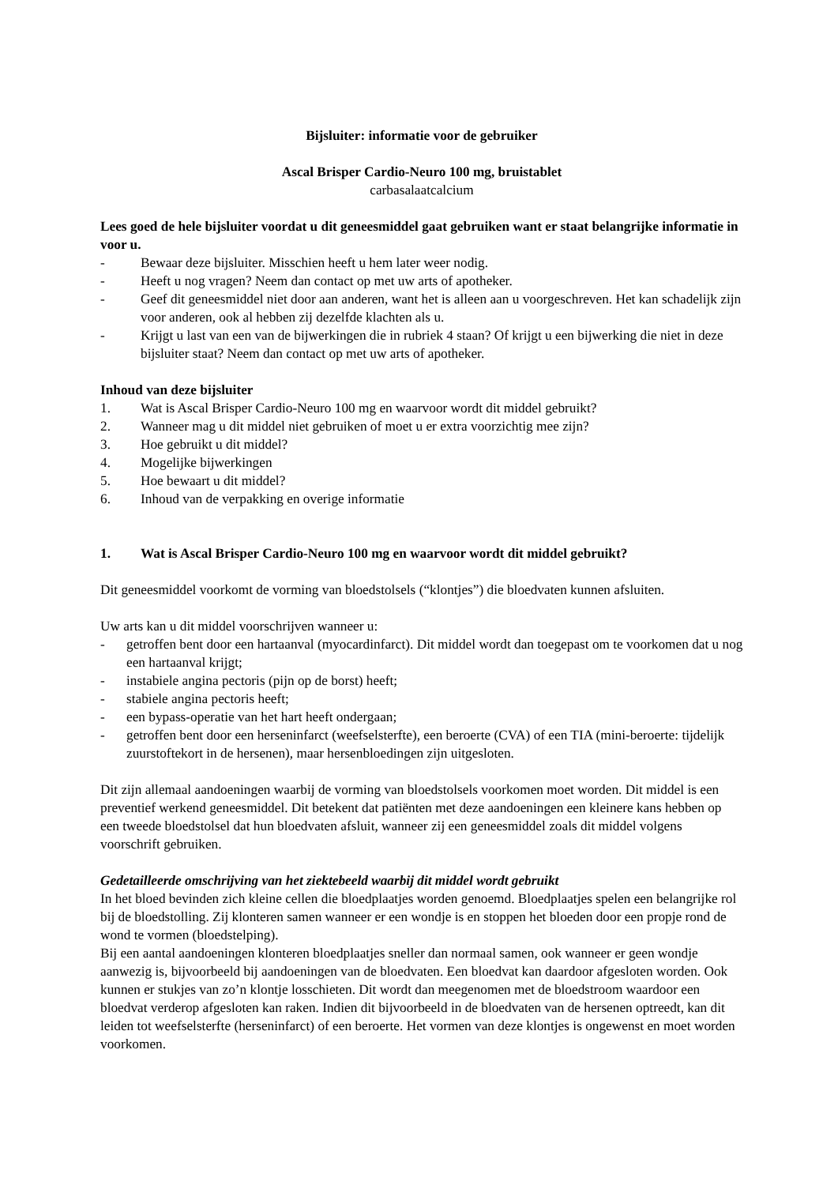Bijsluiter: informatie voor de gebruiker
Ascal Brisper Cardio-Neuro 100 mg, bruistablet
carbasalaatcalcium
Lees goed de hele bijsluiter voordat u dit geneesmiddel gaat gebruiken want er staat belangrijke informatie in voor u.
- Bewaar deze bijsluiter. Misschien heeft u hem later weer nodig.
- Heeft u nog vragen? Neem dan contact op met uw arts of apotheker.
- Geef dit geneesmiddel niet door aan anderen, want het is alleen aan u voorgeschreven. Het kan schadelijk zijn voor anderen, ook al hebben zij dezelfde klachten als u.
- Krijgt u last van een van de bijwerkingen die in rubriek 4 staan? Of krijgt u een bijwerking die niet in deze bijsluiter staat? Neem dan contact op met uw arts of apotheker.
Inhoud van deze bijsluiter
1. Wat is Ascal Brisper Cardio-Neuro 100 mg en waarvoor wordt dit middel gebruikt?
2. Wanneer mag u dit middel niet gebruiken of moet u er extra voorzichtig mee zijn?
3. Hoe gebruikt u dit middel?
4. Mogelijke bijwerkingen
5. Hoe bewaart u dit middel?
6. Inhoud van de verpakking en overige informatie
1. Wat is Ascal Brisper Cardio-Neuro 100 mg en waarvoor wordt dit middel gebruikt?
Dit geneesmiddel voorkomt de vorming van bloedstolsels (“klontjes”) die bloedvaten kunnen afsluiten.
Uw arts kan u dit middel voorschrijven wanneer u:
- getroffen bent door een hartaanval (myocardinfarct). Dit middel wordt dan toegepast om te voorkomen dat u nog een hartaanval krijgt;
- instabiele angina pectoris (pijn op de borst) heeft;
- stabiele angina pectoris heeft;
- een bypass-operatie van het hart heeft ondergaan;
- getroffen bent door een herseninfarct (weefselsterfte), een beroerte (CVA) of een TIA (mini-beroerte: tijdelijk zuurstoftekort in de hersenen), maar hersenbloedingen zijn uitgesloten.
Dit zijn allemaal aandoeningen waarbij de vorming van bloedstolsels voorkomen moet worden. Dit middel is een preventief werkend geneesmiddel. Dit betekent dat patiënten met deze aandoeningen een kleinere kans hebben op een tweede bloedstolsel dat hun bloedvaten afsluit, wanneer zij een geneesmiddel zoals dit middel volgens voorschrift gebruiken.
Gedetailleerde omschrijving van het ziektebeeld waarbij dit middel wordt gebruikt
In het bloed bevinden zich kleine cellen die bloedplaatjes worden genoemd. Bloedplaatjes spelen een belangrijke rol bij de bloedstolling. Zij klonteren samen wanneer er een wondje is en stoppen het bloeden door een propje rond de wond te vormen (bloedstelping).
Bij een aantal aandoeningen klonteren bloedplaatjes sneller dan normaal samen, ook wanneer er geen wondje aanwezig is, bijvoorbeeld bij aandoeningen van de bloedvaten. Een bloedvat kan daardoor afgesloten worden. Ook kunnen er stukjes van zo’n klontje losschieten. Dit wordt dan meegenomen met de bloedstroom waardoor een bloedvat verderop afgesloten kan raken. Indien dit bijvoorbeeld in de bloedvaten van de hersenen optreedt, kan dit leiden tot weefselsterfte (herseninfarct) of een beroerte. Het vormen van deze klontjes is ongewenst en moet worden voorkomen.